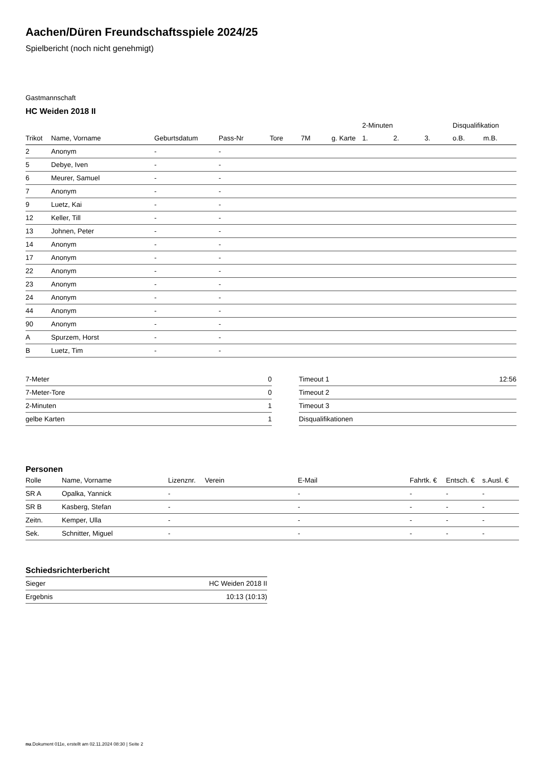Aachen/Düren Freundschaftsspiele 2024/25
Spielbericht (noch nicht genehmigt)
Gastmannschaft
HC Weiden 2018 II
| | | | | | | | 2-Minuten | | | Disqualifikation | |
| --- | --- | --- | --- | --- | --- | --- | --- | --- | --- | --- | --- |
| Trikot | Name, Vorname | Geburtsdatum | Pass-Nr | Tore | 7M | g. Karte | 1. | 2. | 3. | o.B. | m.B. |
| 2 | Anonym | - | - | | | | | | | | |
| 5 | Debye, Iven | - | - | | | | | | | | |
| 6 | Meurer, Samuel | - | - | | | | | | | | |
| 7 | Anonym | - | - | | | | | | | | |
| 9 | Luetz, Kai | - | - | | | | | | | | |
| 12 | Keller, Till | - | - | | | | | | | | |
| 13 | Johnen, Peter | - | - | | | | | | | | |
| 14 | Anonym | - | - | | | | | | | | |
| 17 | Anonym | - | - | | | | | | | | |
| 22 | Anonym | - | - | | | | | | | | |
| 23 | Anonym | - | - | | | | | | | | |
| 24 | Anonym | - | - | | | | | | | | |
| 44 | Anonym | - | - | | | | | | | | |
| 90 | Anonym | - | - | | | | | | | | |
| A | Spurzem, Horst | - | - | | | | | | | | |
| B | Luetz, Tim | - | - | | | | | | | | |
| 7-Meter | 0 |
| 7-Meter-Tore | 0 |
| 2-Minuten | 1 |
| gelbe Karten | 1 |
| Timeout 1 | 12:56 |
| Timeout 2 | |
| Timeout 3 | |
| Disqualifikationen | |
Personen
| Rolle | Name, Vorname | Lizenznr. | Verein | E-Mail | Fahrtk. € | Entsch. € | s.Ausl. € |
| --- | --- | --- | --- | --- | --- | --- | --- |
| SR A | Opalka, Yannick | - | | - | - | - | - |
| SR B | Kasberg, Stefan | - | | - | - | - | - |
| Zeitn. | Kemper, Ulla | - | | - | - | - | - |
| Sek. | Schnitter, Miguel | - | | - | - | - | - |
Schiedsrichterbericht
| Sieger | HC Weiden 2018 II |
| Ergebnis | 10:13 (10:13) |
nu.Dokument 011e, erstellt am 02.11.2024 08:30 | Seite 2